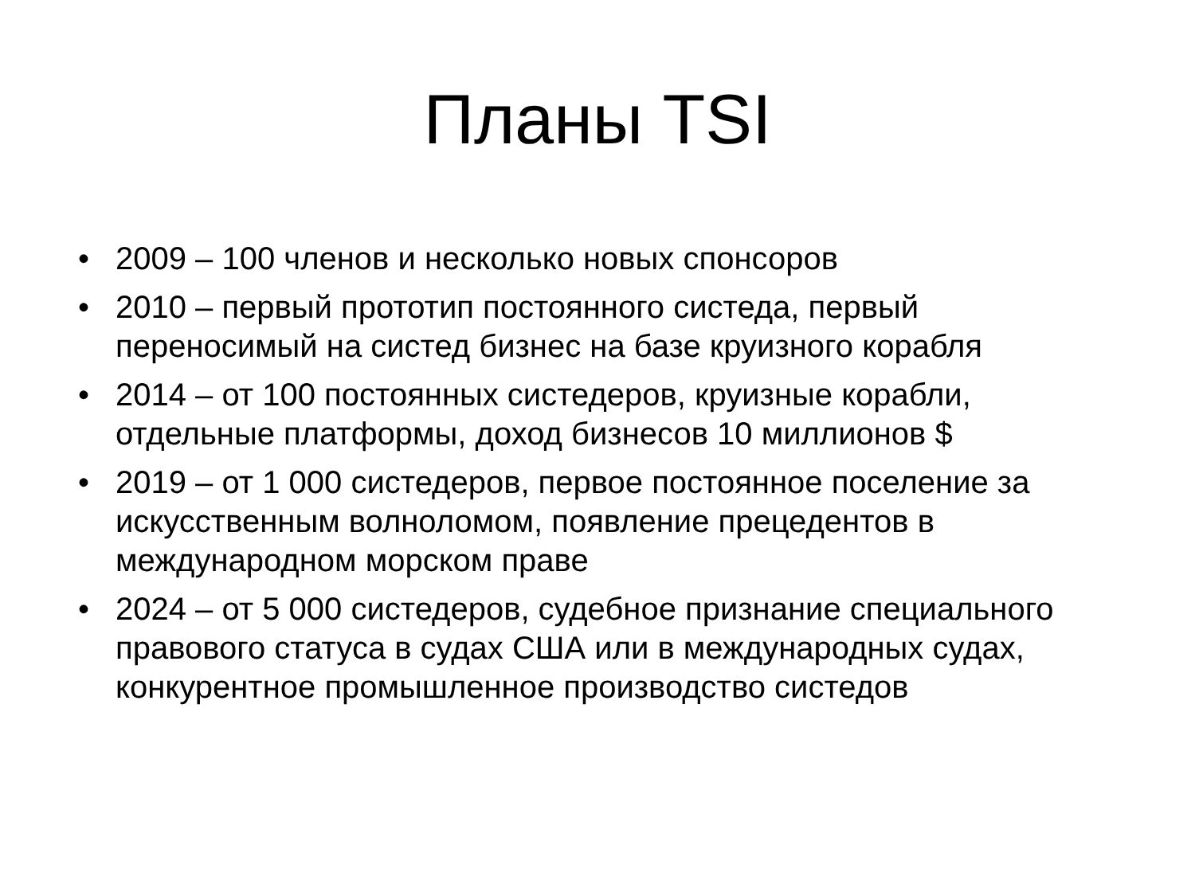Планы TSI
• 2009 – 100 членов и несколько новых спонсоров
• 2010 – первый прототип постоянного систеда, первый переносимый на систед бизнес на базе круизного корабля
• 2014 – от 100 постоянных систедеров, круизные корабли, отдельные платформы, доход бизнесов 10 миллионов $
• 2019 – от 1 000 систедеров, первое постоянное поселение за искусственным волноломом, появление прецедентов в международном морском праве
• 2024 – от 5 000 систедеров, судебное признание специального правового статуса в судах США или в международных судах, конкурентное промышленное производство систедов